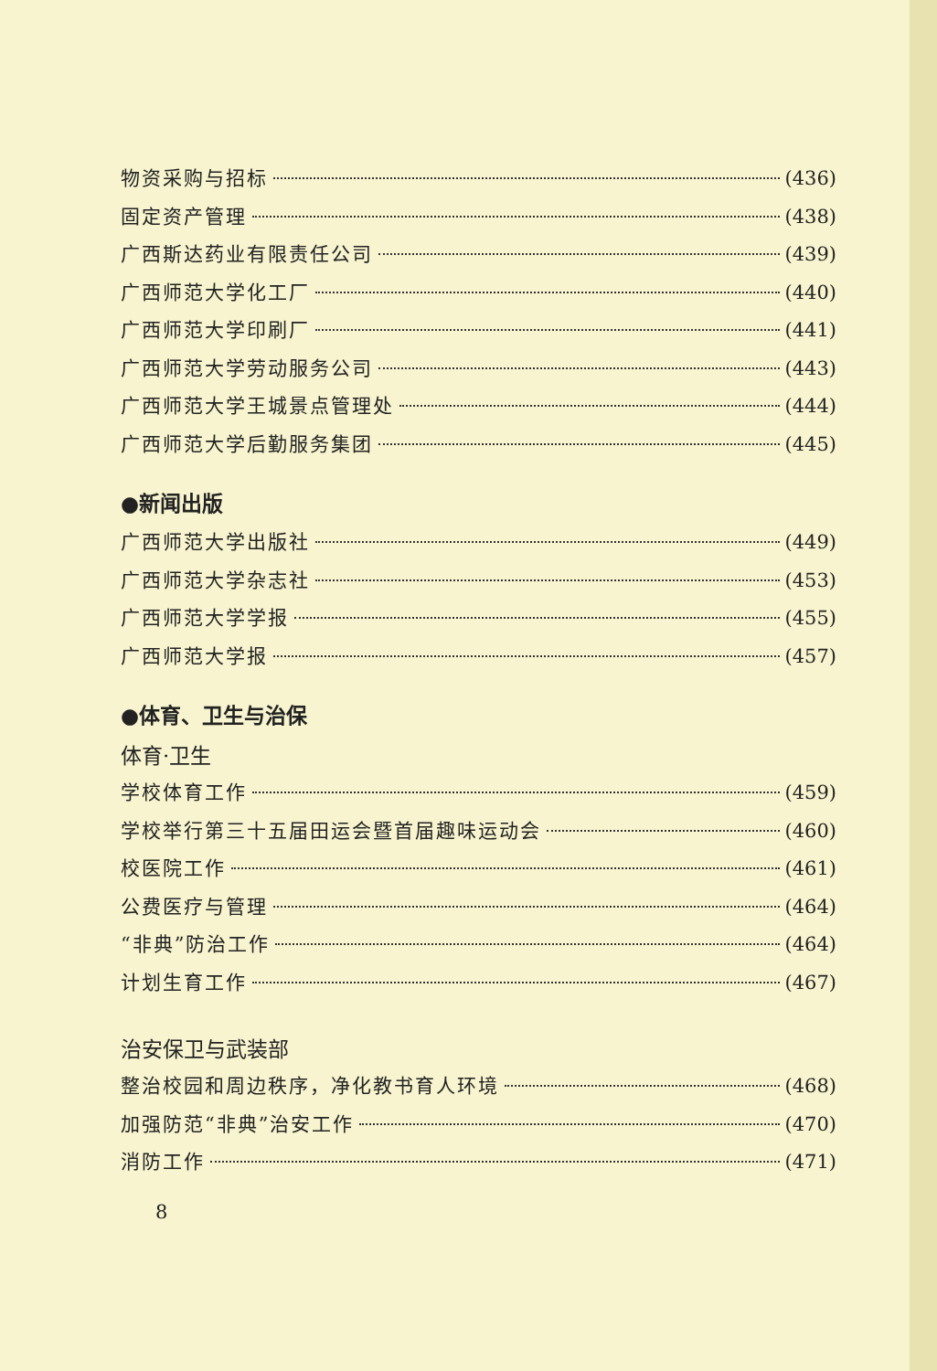物资采购与招标 (436)
固定资产管理 (438)
广西斯达药业有限责任公司 (439)
广西师范大学化工厂 (440)
广西师范大学印刷厂 (441)
广西师范大学劳动服务公司 (443)
广西师范大学王城景点管理处 (444)
广西师范大学后勤服务集团 (445)
●新闻出版
广西师范大学出版社 (449)
广西师范大学杂志社 (453)
广西师范大学学报 (455)
广西师范大学报 (457)
●体育、卫生与治保
体育·卫生
学校体育工作 (459)
学校举行第三十五届田运会暨首届趣味运动会 (460)
校医院工作 (461)
公费医疗与管理 (464)
“非典”防治工作 (464)
计划生育工作 (467)
治安保卫与武装部
整治校园和周边秩序，净化教书育人环境 (468)
加强防范“非典”治安工作 (470)
消防工作 (471)
8